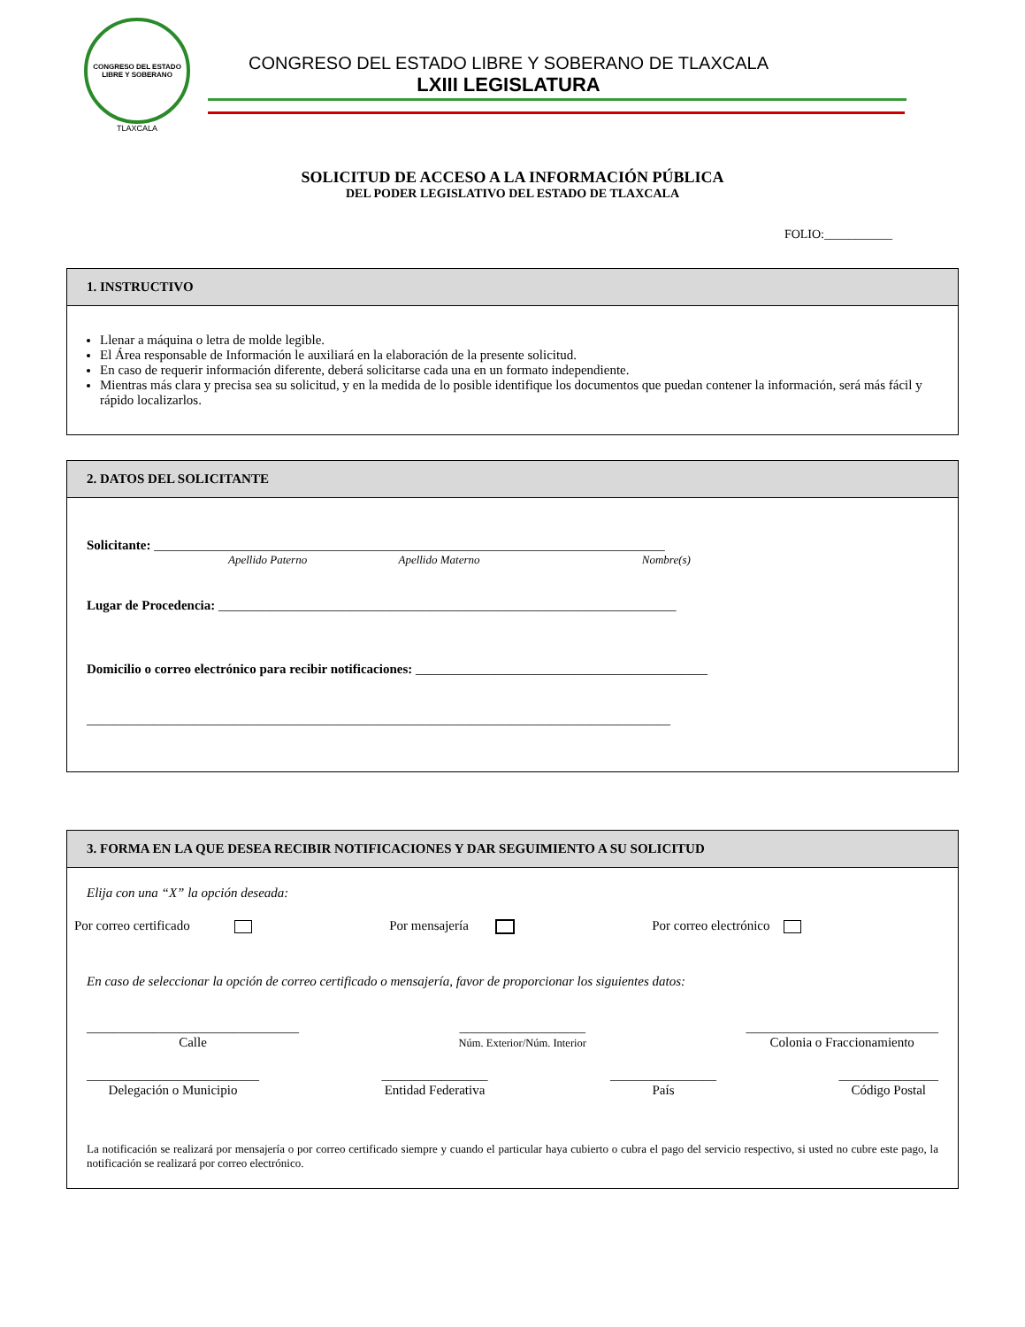CONGRESO DEL ESTADO LIBRE Y SOBERANO
TLAXCALA
CONGRESO DEL ESTADO LIBRE Y SOBERANO DE TLAXCALA
LXIII LEGISLATURA
SOLICITUD DE ACCESO A LA INFORMACIÓN PÚBLICA
DEL PODER LEGISLATIVO DEL ESTADO DE TLAXCALA
FOLIO:___________
1. INSTRUCTIVO
Llenar a máquina o letra de molde legible.
El Área responsable de Información le auxiliará en la elaboración de la presente solicitud.
En caso de requerir información diferente, deberá solicitarse cada una en un formato independiente.
Mientras más clara y precisa sea su solicitud, y en la medida de lo posible identifique los documentos que puedan contener la información, será más fácil y rápido localizarlos.
2. DATOS DEL SOLICITANTE
Solicitante: _____________________________________________________________________________
Apellido Paterno Apellido Materno Nombre(s)
Lugar de Procedencia: _____________________________________________________________________
Domicilio o correo electrónico para recibir notificaciones: ____________________________________________
________________________________________________________________________________________
3. FORMA EN LA QUE DESEA RECIBIR NOTIFICACIONES Y DAR SEGUIMIENTO A SU SOLICITUD
Elija con una “X” la opción deseada:
Por correo certificado Por mensajería Por correo electrónico
En caso de seleccionar la opción de correo certificado o mensajería, favor de proporcionar los siguientes datos:
________________________________
Calle
___________________
Núm. Exterior/Núm. Interior
_____________________________
Colonia o Fraccionamiento
__________________________
Delegación o Municipio
________________
Entidad Federativa
________________
País
_______________
Código Postal
La notificación se realizará por mensajería o por correo certificado siempre y cuando el particular haya cubierto o cubra el pago del servicio respectivo, si usted no cubre este pago, la notificación se realizará por correo electrónico.